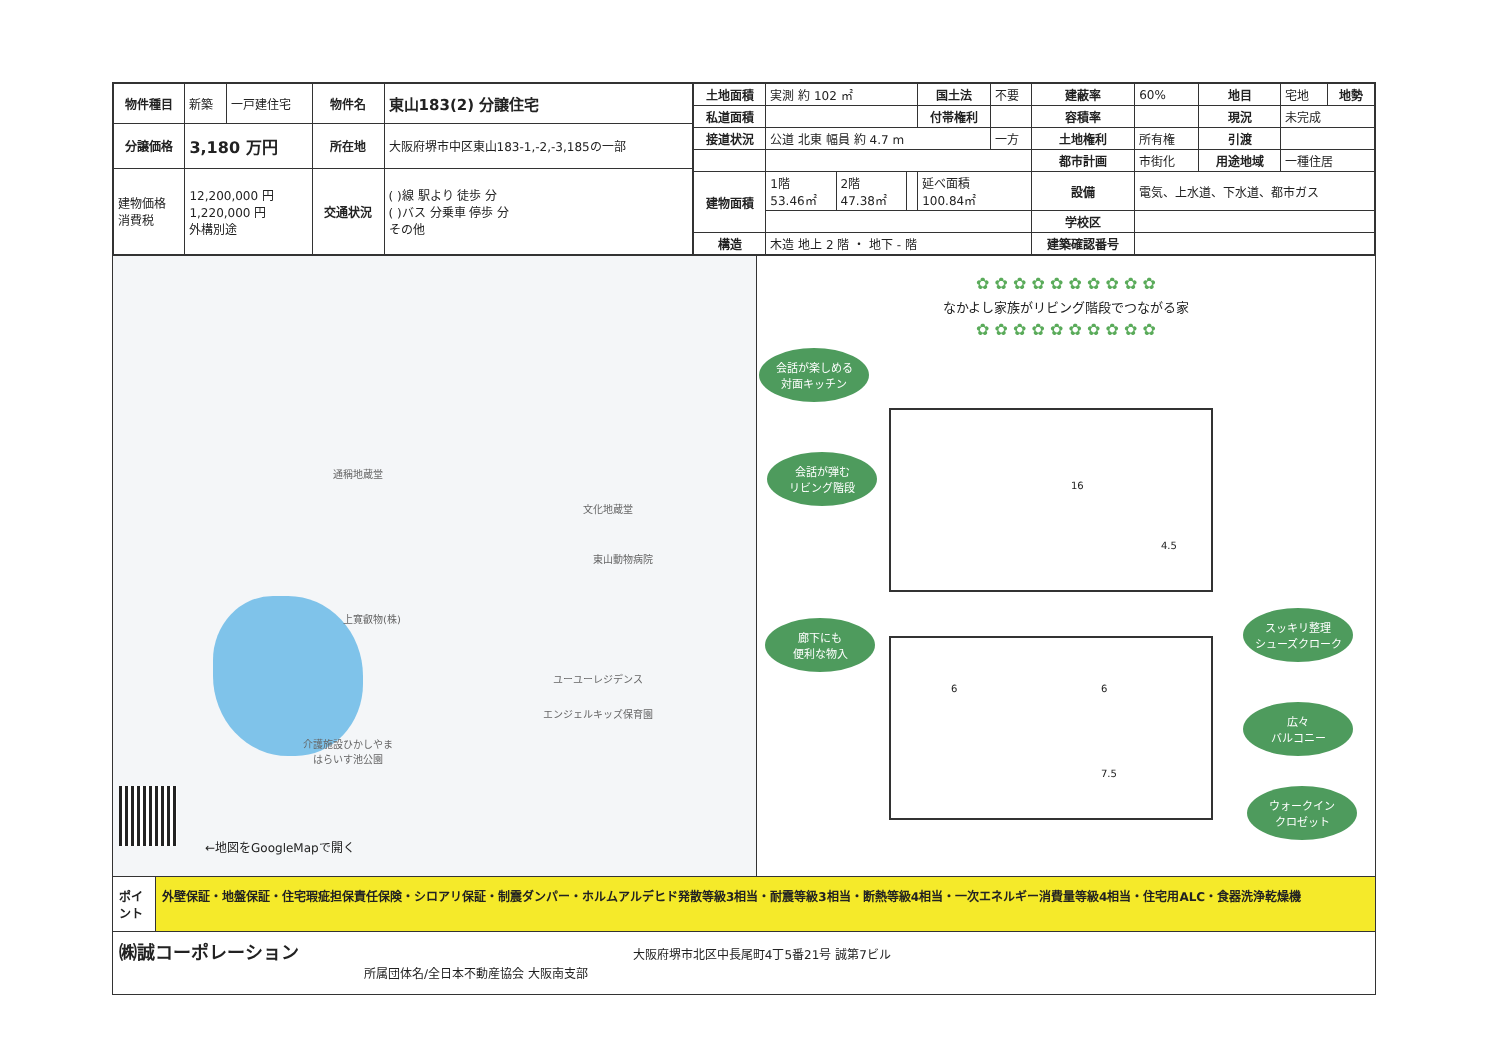| 物件種目 | 新築 | 一戸建住宅 | 物件名 | 東山183(2) 分譲住宅 |
| 分譲価格 | 3,180 万円 | | 所在地 | 大阪府堺市中区東山183-1,-2,-3,185の一部 |
| 建物価格 消費税 | 12,200,000 円 1,220,000 円 外構別途 | | 交通状況 | ( )線 駅より 徒歩 分 ( )バス 分乗車 停歩 分 その他 |
| 土地面積 | 実測 約 102 ㎡ | | | 国土法 | 不要 | 建蔽率 | 60% | 地目 | 宅地 | 地勢 |
| 私道面積 | | | | 付帯権利 | | 容積率 | | 現況 | 未完成 | |
| 接道状況 | 公道 北東 幅員 約 4.7 m | | | | 一方 | 土地権利 | 所有権 | 引渡 | | |
| | | | | | | 都市計画 | 市街化 | 用途地域 | 一種住居 | |
| 建物面積 | 1階 53.46㎡ | 2階 47.38㎡ | | 延べ面積 100.84㎡ | | 設備 | 電気、上水道、下水道、都市ガス | | | |
| | | | | | | 学校区 | | | | |
| 構造 | 木造 地上 2 階 ・ 地下 - 階 | | | | | 建築確認番号 | | | | |
通稱地蔵堂
文化地蔵堂
東山動物病院
上寛叡物(株)
ユーユーレジデンス
エンジェルキッズ保育園
介護施設ひかしやま
はらいす池公園
←地図をGoogleMapで開く
✿ ✿ ✿ ✿ ✿ ✿ ✿ ✿ ✿ ✿
なかよし家族がリビング階段でつながる家
✿ ✿ ✿ ✿ ✿ ✿ ✿ ✿ ✿ ✿
16
4.5
6 6
7.5
会話が楽しめる
対面キッチン
会話が弾む
リビング階段
廊下にも
便利な物入
スッキリ整理
シューズクローク
広々
バルコニー
ウォークイン
クロゼット
ポイント
外壁保証・地盤保証・住宅瑕疵担保責任保険・シロアリ保証・制震ダンパー・ホルムアルデヒド発散等級3相当・耐震等級3相当・断熱等級4相当・一次エネルギー消費量等級4相当・住宅用ALC・食器洗浄乾燥機
㈱誠コーポレーション 大阪府堺市北区中長尾町4丁5番21号 誠第7ビル
所属団体名/全日本不動産協会 大阪南支部